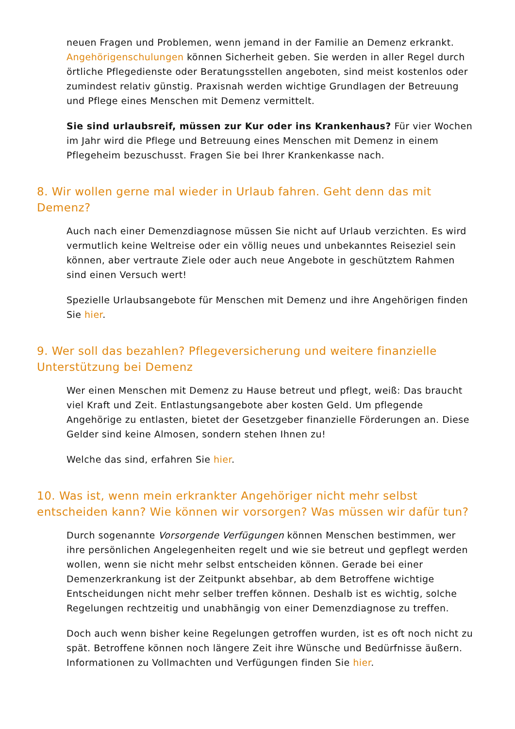neuen Fragen und Problemen, wenn jemand in der Familie an Demenz erkrankt. Angehörigenschulungen können Sicherheit geben. Sie werden in aller Regel durch örtliche Pflegedienste oder Beratungsstellen angeboten, sind meist kostenlos oder zumindest relativ günstig. Praxisnah werden wichtige Grundlagen der Betreuung und Pflege eines Menschen mit Demenz vermittelt.
Sie sind urlaubsreif, müssen zur Kur oder ins Krankenhaus? Für vier Wochen im Jahr wird die Pflege und Betreuung eines Menschen mit Demenz in einem Pflegeheim bezuschusst. Fragen Sie bei Ihrer Krankenkasse nach.
8. Wir wollen gerne mal wieder in Urlaub fahren. Geht denn das mit Demenz?
Auch nach einer Demenzdiagnose müssen Sie nicht auf Urlaub verzichten. Es wird vermutlich keine Weltreise oder ein völlig neues und unbekanntes Reiseziel sein können, aber vertraute Ziele oder auch neue Angebote in geschütztem Rahmen sind einen Versuch wert!
Spezielle Urlaubsangebote für Menschen mit Demenz und ihre Angehörigen finden Sie hier.
9. Wer soll das bezahlen? Pflegeversicherung und weitere finanzielle Unterstützung bei Demenz
Wer einen Menschen mit Demenz zu Hause betreut und pflegt, weiß: Das braucht viel Kraft und Zeit. Entlastungsangebote aber kosten Geld. Um pflegende Angehörige zu entlasten, bietet der Gesetzgeber finanzielle Förderungen an. Diese Gelder sind keine Almosen, sondern stehen Ihnen zu!
Welche das sind, erfahren Sie hier.
10. Was ist, wenn mein erkrankter Angehöriger nicht mehr selbst entscheiden kann? Wie können wir vorsorgen? Was müssen wir dafür tun?
Durch sogenannte Vorsorgende Verfügungen können Menschen bestimmen, wer ihre persönlichen Angelegenheiten regelt und wie sie betreut und gepflegt werden wollen, wenn sie nicht mehr selbst entscheiden können. Gerade bei einer Demenzerkrankung ist der Zeitpunkt absehbar, ab dem Betroffene wichtige Entscheidungen nicht mehr selber treffen können. Deshalb ist es wichtig, solche Regelungen rechtzeitig und unabhängig von einer Demenzdiagnose zu treffen.
Doch auch wenn bisher keine Regelungen getroffen wurden, ist es oft noch nicht zu spät. Betroffene können noch längere Zeit ihre Wünsche und Bedürfnisse äußern. Informationen zu Vollmachten und Verfügungen finden Sie hier.